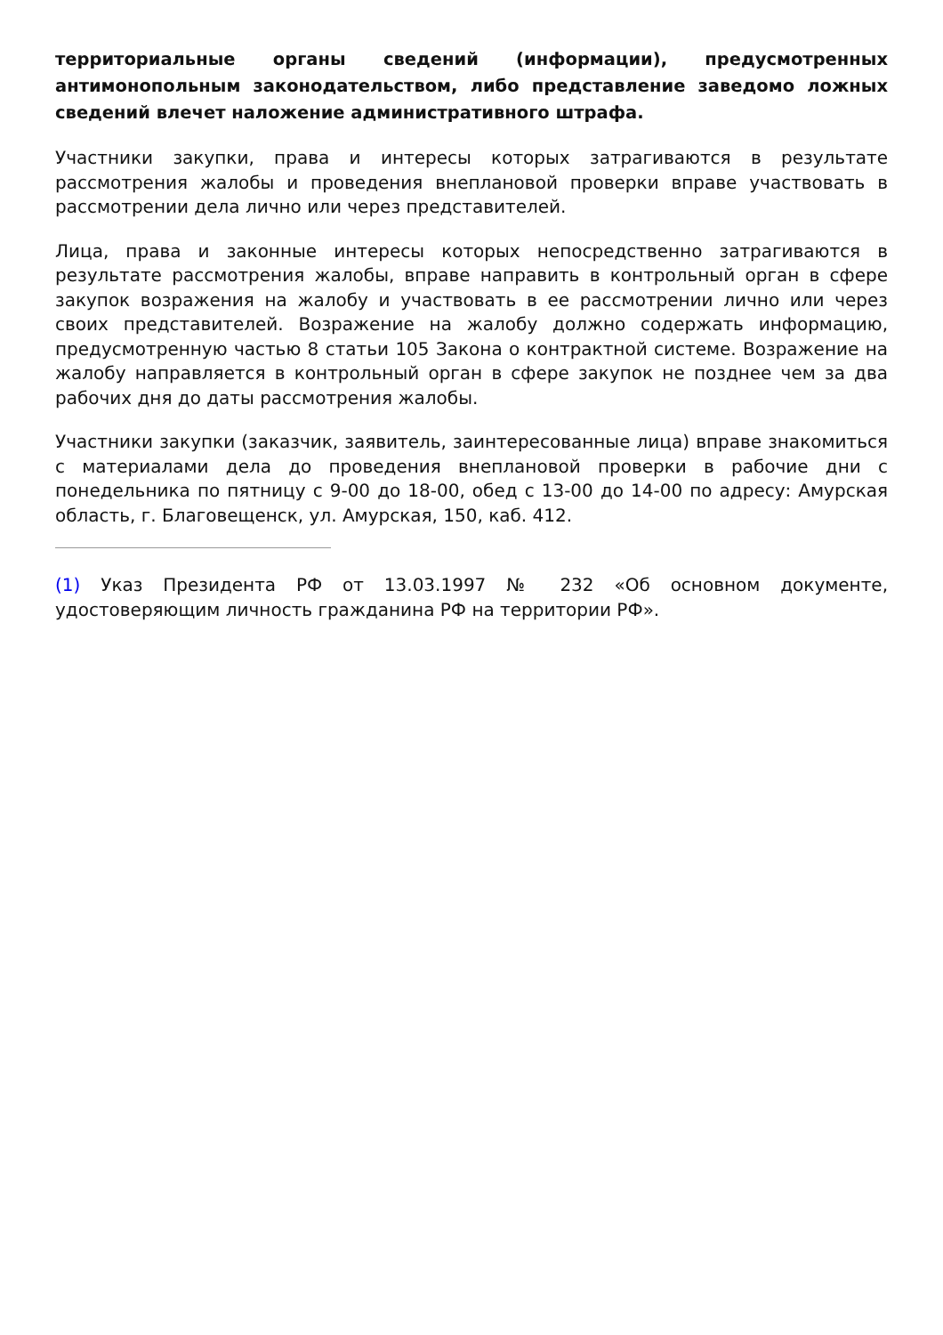территориальные органы сведений (информации), предусмотренных антимонопольным законодательством, либо представление заведомо ложных сведений влечет наложение административного штрафа.
Участники закупки, права и интересы которых затрагиваются в результате рассмотрения жалобы и проведения внеплановой проверки вправе участвовать в рассмотрении дела лично или через представителей.
Лица, права и законные интересы которых непосредственно затрагиваются в результате рассмотрения жалобы, вправе направить в контрольный орган в сфере закупок возражения на жалобу и участвовать в ее рассмотрении лично или через своих представителей. Возражение на жалобу должно содержать информацию, предусмотренную частью 8 статьи 105 Закона о контрактной системе. Возражение на жалобу направляется в контрольный орган в сфере закупок не позднее чем за два рабочих дня до даты рассмотрения жалобы.
Участники закупки (заказчик, заявитель, заинтересованные лица) вправе знакомиться с материалами дела до проведения внеплановой проверки в рабочие дни с понедельника по пятницу с 9-00 до 18-00, обед с 13-00 до 14-00 по адресу: Амурская область, г. Благовещенск, ул. Амурская, 150, каб. 412.
(1) Указ Президента РФ от 13.03.1997 № 232 «Об основном документе, удостоверяющим личность гражданина РФ на территории РФ».